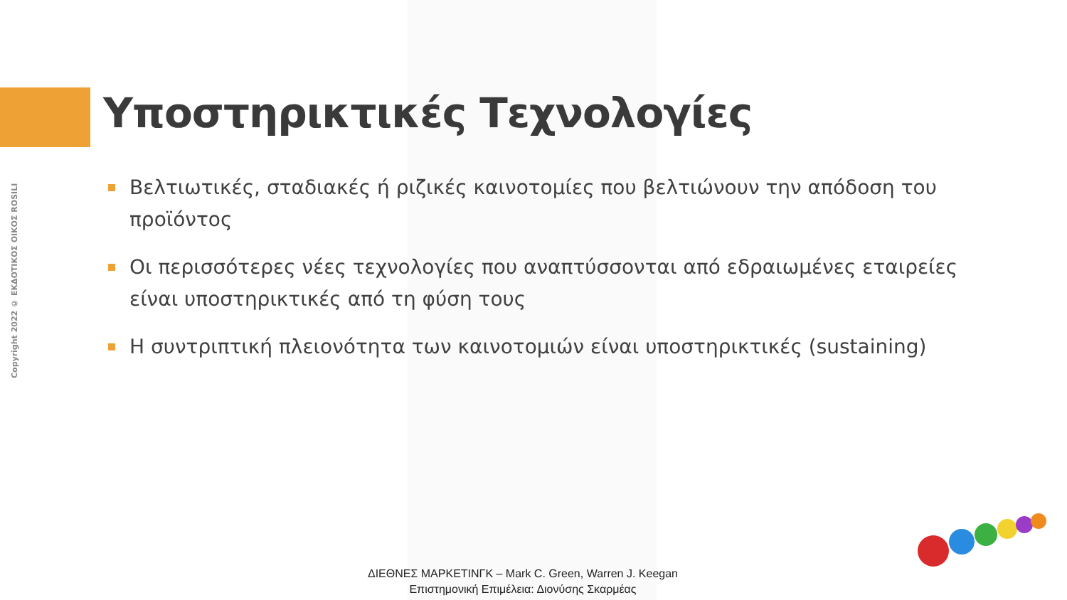Copyright 2022 © ΕΚΔΟΤΙΚΟΣ ΟΙΚΟΣ ROSILI
Υποστηρικτικές Τεχνολογίες
Βελτιωτικές, σταδιακές ή ριζικές καινοτομίες που βελτιώνουν την απόδοση του προϊόντος
Οι περισσότερες νέες τεχνολογίες που αναπτύσσονται από εδραιωμένες εταιρείες είναι υποστηρικτικές από τη φύση τους
Η συντριπτική πλειονότητα των καινοτομιών είναι υποστηρικτικές (sustaining)
ΔΙΕΘΝΕΣ ΜΑΡΚΕΤΙΝΓΚ – Mark C. Green, Warren J. Keegan
Επιστημονική Επιμέλεια: Διονύσης Σκαρμέας